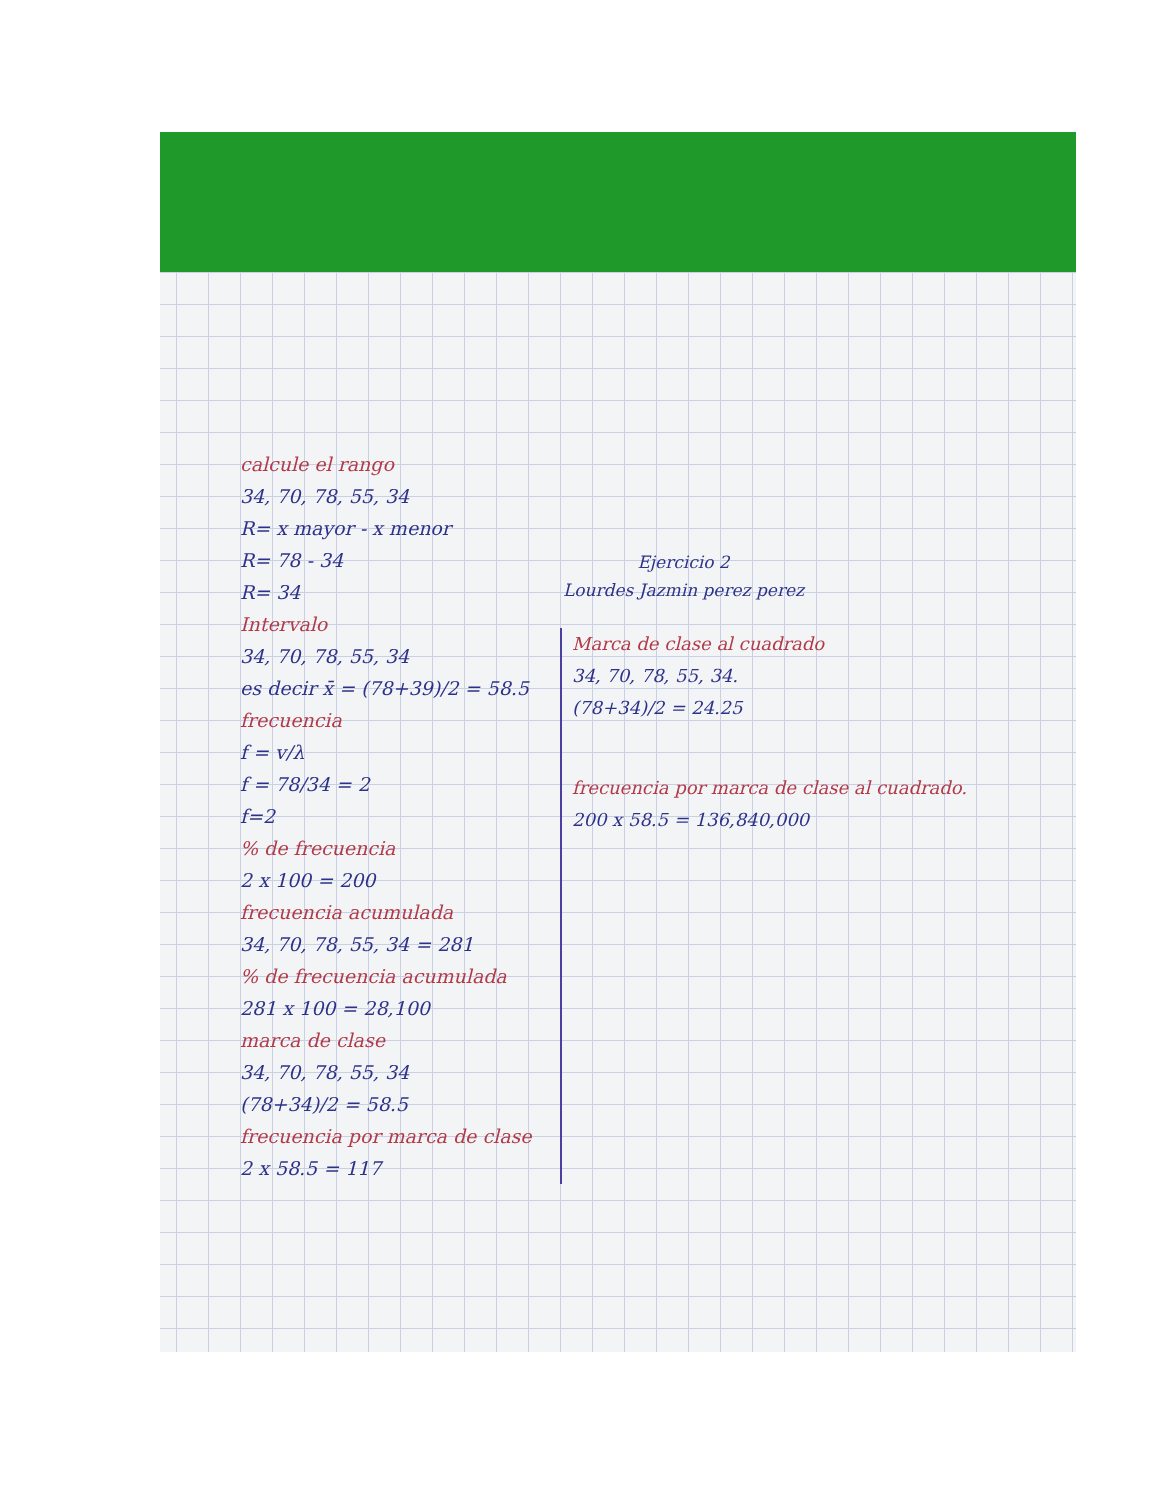Ejercicio 2
Lourdes Jazmin perez perez
calcule el rango
34, 70, 78, 55, 34
R= x mayor - x menor
R= 78 - 34
R= 34
Intervalo
34, 70, 78, 55, 34
es decir x̄ = (78+39)/2 = 58.5
frecuencia
f = v/λ
f = 78/34 = 2
f=2
% de frecuencia
2 x 100 = 200
frecuencia acumulada
34, 70, 78, 55, 34 = 281
% de frecuencia acumulada
281 x 100 = 28,100
marca de clase
34, 70, 78, 55, 34
(78+34)/2 = 58.5
frecuencia por marca de clase
2 x 58.5 = 117
Marca de clase al cuadrado
34, 70, 78, 55, 34.
(78+34)/2 = 24.25
frecuencia por marca de clase al cuadrado.
200 x 58.5 = 136,840,000